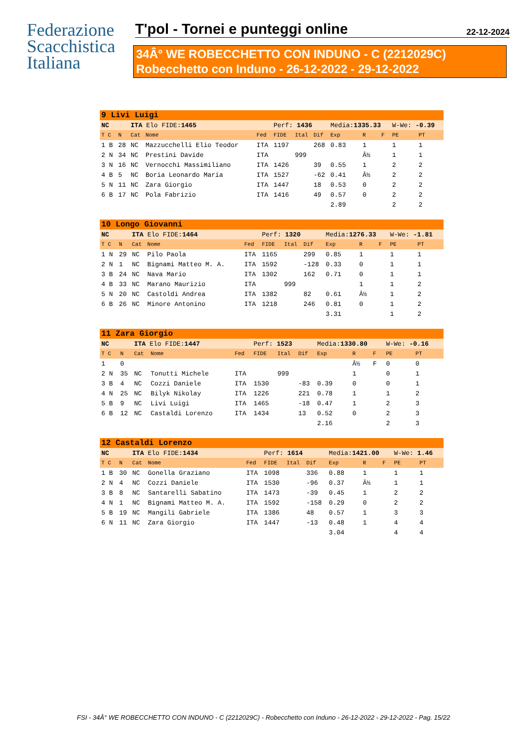Federazione
Scacchistica
Italiana
T'pol - Tornei e punteggi online 22-12-2024
34Â° WE ROBECCHETTO CON INDUNO - C (2212029C)
Robecchetto con Induno - 26-12-2022 - 29-12-2022
| 9 Livi Luigi | | | | | | | | | | | | |
| NC | | ITA Elo FIDE: 1465 | | | Perf: 1436 | | | Media: 1335.33 | | | W-We: -0.39 | |
| T C | N | Cat | Nome | Fed | FIDE | Ital | Dif | Exp | R | F | PE | PT |
| 1 B | 28 | NC | Mazzucchelli Elio Teodor | ITA | 1197 | | 268 | 0.83 | 1 | | 1 | 1 |
| 2 N | 34 | NC | Prestini Davide | ITA | | 999 | | | Â½ | | 1 | 1 |
| 3 N | 16 | NC | Vernocchi Massimiliano | ITA | 1426 | | 39 | 0.55 | 1 | | 2 | 2 |
| 4 B | 5 | NC | Boria Leonardo Maria | ITA | 1527 | | -62 | 0.41 | Â½ | | 2 | 2 |
| 5 N | 11 | NC | Zara Giorgio | ITA | 1447 | | 18 | 0.53 | 0 | | 2 | 2 |
| 6 B | 17 | NC | Pola Fabrizio | ITA | 1416 | | 49 | 0.57 | 0 | | 2 | 2 |
| | | | | | | | | 2.89 | | | 2 | 2 |
| 10 Longo Giovanni | | | | | | | | | | | | |
| NC | | ITA Elo FIDE: 1464 | | | Perf: 1320 | | | Media: 1276.33 | | | W-We: -1.81 | |
| T C | N | Cat | Nome | Fed | FIDE | Ital | Dif | Exp | R | F | PE | PT |
| 1 N | 29 | NC | Pilo Paola | ITA | 1165 | | 299 | 0.85 | 1 | | 1 | 1 |
| 2 N | 1 | NC | Bignami Matteo M. A. | ITA | 1592 | | -128 | 0.33 | 0 | | 1 | 1 |
| 3 B | 24 | NC | Nava Mario | ITA | 1302 | | 162 | 0.71 | 0 | | 1 | 1 |
| 4 B | 33 | NC | Marano Maurizio | ITA | | 999 | | | 1 | | 1 | 2 |
| 5 N | 20 | NC | Castoldi Andrea | ITA | 1382 | | 82 | 0.61 | Â½ | | 1 | 2 |
| 6 B | 26 | NC | Minore Antonino | ITA | 1218 | | 246 | 0.81 | 0 | | 1 | 2 |
| | | | | | | | | 3.31 | | | 1 | 2 |
| 11 Zara Giorgio | | | | | | | | | | | | |
| NC | | ITA Elo FIDE: 1447 | | | Perf: 1523 | | | Media: 1330.80 | | | W-We: -0.16 | |
| T C | N | Cat | Nome | Fed | FIDE | Ital | Dif | Exp | R | F | PE | PT |
| 1 | 0 | | | | | | | | Â½ | F | 0 | 0 |
| 2 N | 35 | NC | Tonutti Michele | ITA | | 999 | | | 1 | | 0 | 1 |
| 3 B | 4 | NC | Cozzi Daniele | ITA | 1530 | | -83 | 0.39 | 0 | | 0 | 1 |
| 4 N | 25 | NC | Bilyk Nikolay | ITA | 1226 | | 221 | 0.78 | 1 | | 1 | 2 |
| 5 B | 9 | NC | Livi Luigi | ITA | 1465 | | -18 | 0.47 | 1 | | 2 | 3 |
| 6 B | 12 | NC | Castaldi Lorenzo | ITA | 1434 | | 13 | 0.52 | 0 | | 2 | 3 |
| | | | | | | | | 2.16 | | | 2 | 3 |
| 12 Castaldi Lorenzo | | | | | | | | | | | | |
| NC | | ITA Elo FIDE: 1434 | | | Perf: 1614 | | | Media: 1421.00 | | | W-We: 1.46 | |
| T C | N | Cat | Nome | Fed | FIDE | Ital | Dif | Exp | R | F | PE | PT |
| 1 B | 30 | NC | Gonella Graziano | ITA | 1098 | | 336 | 0.88 | 1 | | 1 | 1 |
| 2 N | 4 | NC | Cozzi Daniele | ITA | 1530 | | -96 | 0.37 | Â½ | | 1 | 1 |
| 3 B | 8 | NC | Santarelli Sabatino | ITA | 1473 | | -39 | 0.45 | 1 | | 2 | 2 |
| 4 N | 1 | NC | Bignami Matteo M. A. | ITA | 1592 | | -158 | 0.29 | 0 | | 2 | 2 |
| 5 B | 19 | NC | Mangili Gabriele | ITA | 1386 | | 48 | 0.57 | 1 | | 3 | 3 |
| 6 N | 11 | NC | Zara Giorgio | ITA | 1447 | | -13 | 0.48 | 1 | | 4 | 4 |
| | | | | | | | | 3.04 | | | 4 | 4 |
FSI - 34Â° WE ROBECCHETTO CON INDUNO - C (2212029C) - Robecchetto con Induno - 26-12-2022 - 29-12-2022 - Pag. 15/22